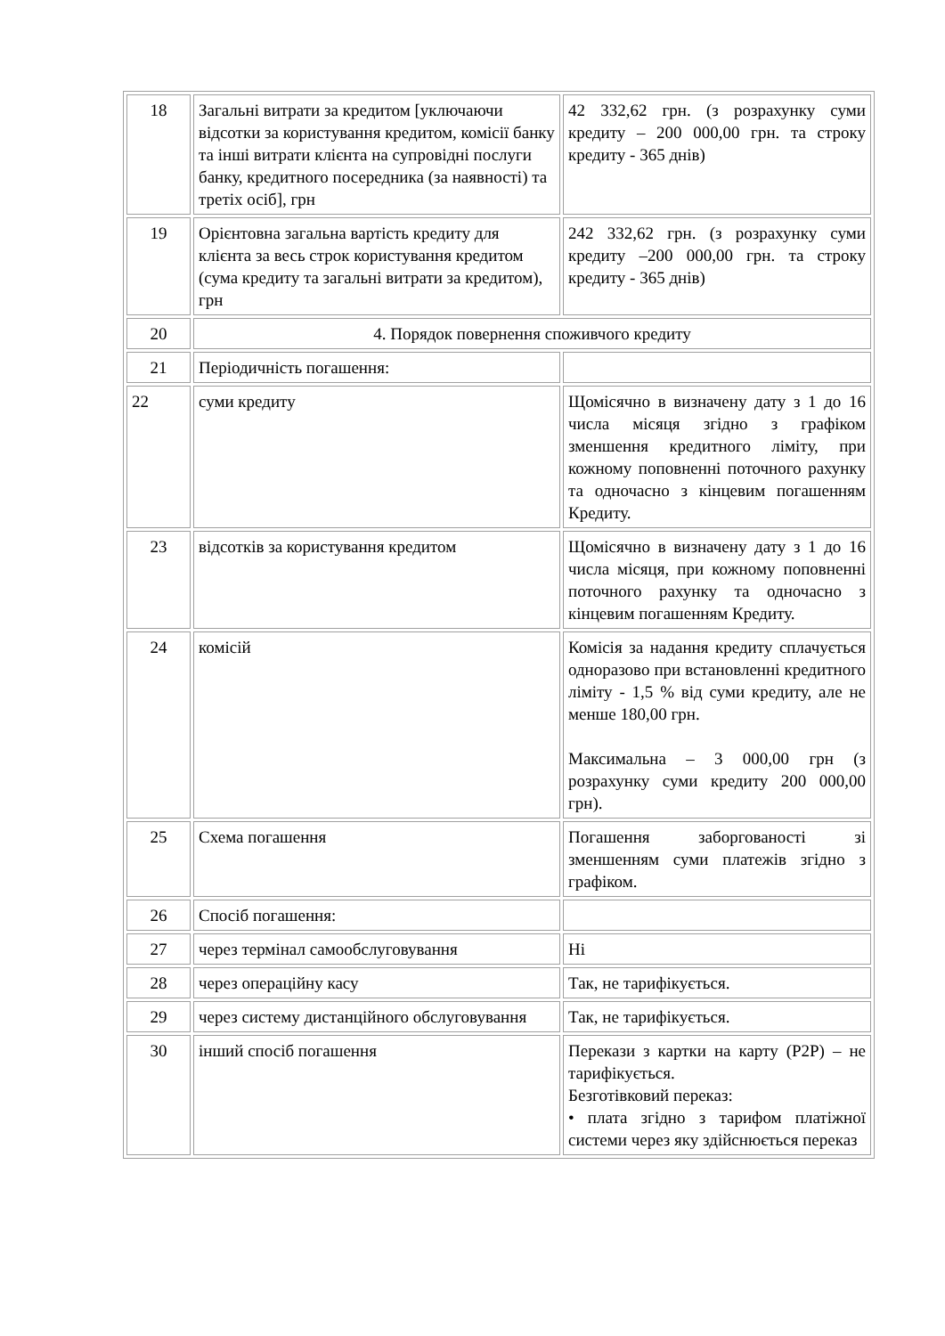| 18 | Загальні витрати за кредитом [уключаючи відсотки за користування кредитом, комісії банку та інші витрати клієнта на супровідні послуги банку, кредитного посередника (за наявності) та третіх осіб], грн | 42 332,62 грн. (з розрахунку суми кредиту – 200 000,00 грн. та строку кредиту - 365 днів) |
| 19 | Орієнтовна загальна вартість кредиту для клієнта за весь строк користування кредитом (сума кредиту та загальні витрати за кредитом), грн | 242 332,62 грн. (з розрахунку суми кредиту –200 000,00 грн. та строку кредиту - 365 днів) |
| 20 | 4. Порядок повернення споживчого кредиту | |
| 21 | Періодичність погашення: | |
| 22 | суми кредиту | Щомісячно в визначену дату з 1 до 16 числа місяця згідно з графіком зменшення кредитного ліміту, при кожному поповненні поточного рахунку та одночасно з кінцевим погашенням Кредиту. |
| 23 | відсотків за користування кредитом | Щомісячно в визначену дату з 1 до 16 числа місяця, при кожному поповненні поточного рахунку та одночасно з кінцевим погашенням Кредиту. |
| 24 | комісій | Комісія за надання кредиту сплачується одноразово при встановленні кредитного ліміту - 1,5 % від суми кредиту, але не менше 180,00 грн. Максимальна – 3 000,00 грн (з розрахунку суми кредиту 200 000,00 грн). |
| 25 | Схема погашення | Погашення заборгованості зі зменшенням суми платежів згідно з графіком. |
| 26 | Спосіб погашення: | |
| 27 | через термінал самообслуговування | Ні |
| 28 | через операційну касу | Так, не тарифікується. |
| 29 | через систему дистанційного обслуговування | Так, не тарифікується. |
| 30 | інший спосіб погашення | Перекази з картки на карту (P2P) – не тарифікується. Безготівковий переказ: • плата згідно з тарифом платіжної системи через яку здійснюється переказ |